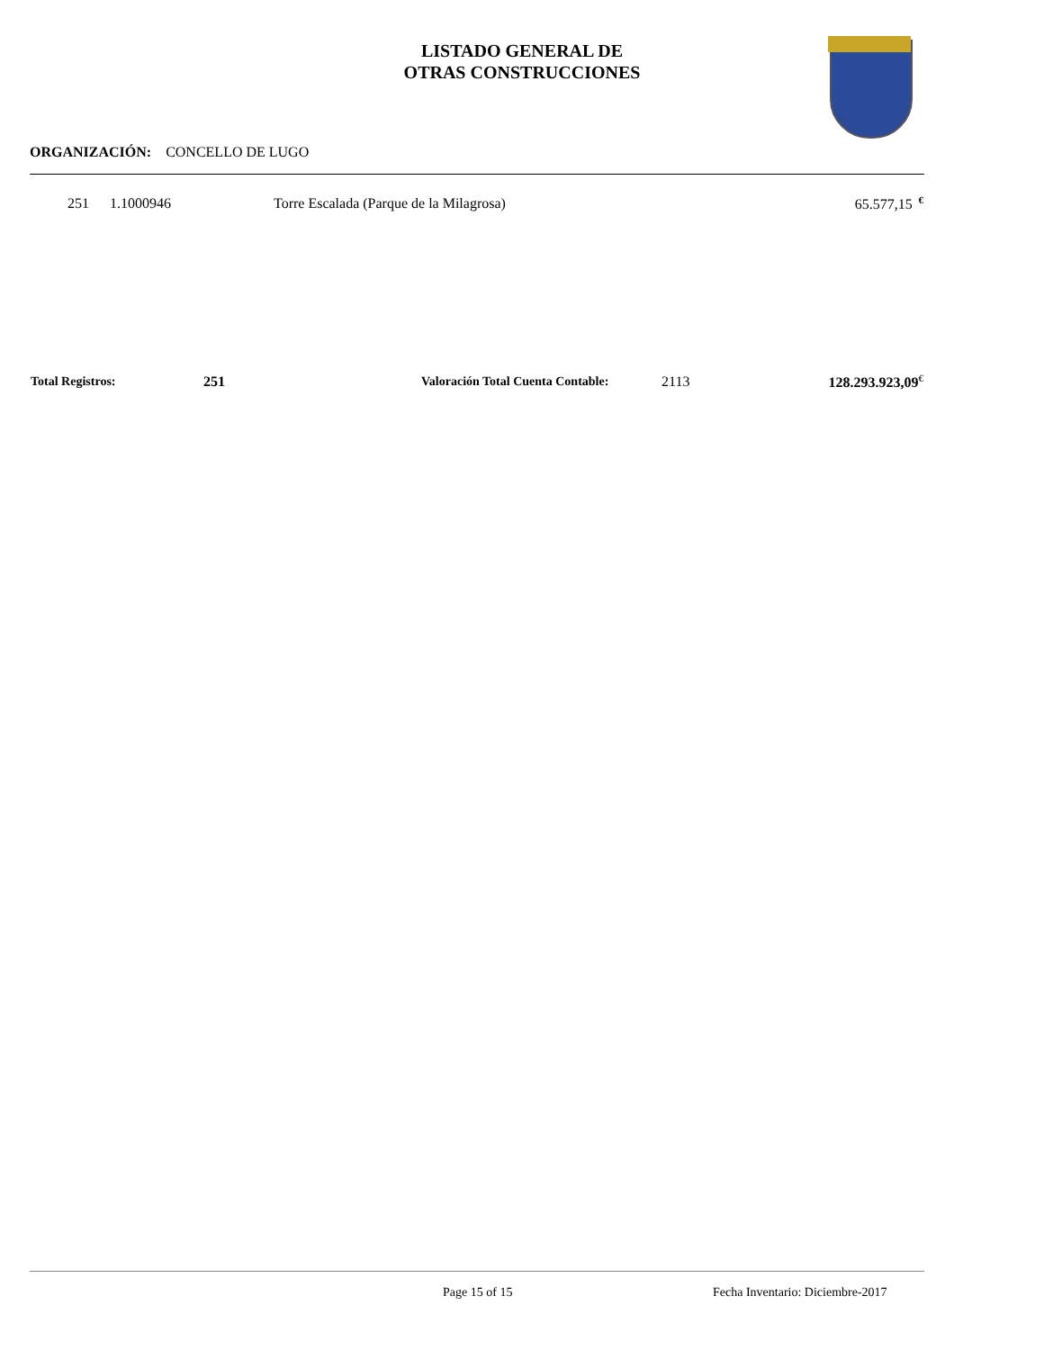LISTADO GENERAL DE
OTRAS CONSTRUCCIONES
ORGANIZACIÓN: CONCELLO DE LUGO
| 251 | 1.1000946 | Torre Escalada (Parque de la Milagrosa) | 65.577,15 <sup>€</sup> |
| Total Registros: | 251 | Valoración Total Cuenta Contable: | 2113 | 128.293.923,09<sup>€</sup> |
Page 15 of 15
Fecha Inventario: Diciembre-2017